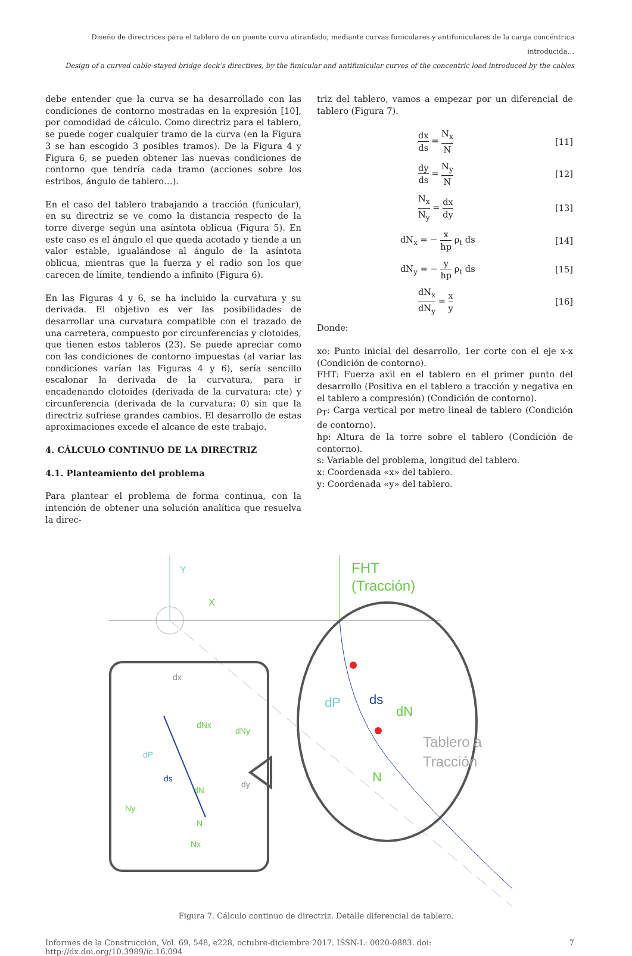Diseño de directrices para el tablero de un puente curvo atirantado, mediante curvas funiculares y antifuniculares de la carga concéntrica introducida…
Design of a curved cable-stayed bridge deck’s directives, by the funicular and antifunicular curves of the concentric load introduced by the cables
debe entender que la curva se ha desarrollado con las condiciones de contorno mostradas en la expresión [10], por comodidad de cálculo. Como directriz para el tablero, se puede coger cualquier tramo de la curva (en la Figura 3 se han escogido 3 posibles tramos). De la Figura 4 y Figura 6, se pueden obtener las nuevas condiciones de contorno que tendría cada tramo (acciones sobre los estribos, ángulo de tablero…).
En el caso del tablero trabajando a tracción (funicular), en su directriz se ve como la distancia respecto de la torre diverge según una asíntota oblicua (Figura 5). En este caso es el ángulo el que queda acotado y tiende a un valor estable, igualándose al ángulo de la asíntota oblicua, mientras que la fuerza y el radio son los que carecen de límite, tendiendo a infinito (Figura 6).
En las Figuras 4 y 6, se ha incluido la curvatura y su derivada. El objetivo es ver las posibilidades de desarrollar una curvatura compatible con el trazado de una carretera, compuesto por circunferencias y clotoides, que tienen estos tableros (23). Se puede apreciar como con las condiciones de contorno impuestas (al variar las condiciones varían las Figuras 4 y 6), sería sencillo escalonar la derivada de la curvatura, para ir encadenando clotoides (derivada de la curvatura: cte) y circunferencia (derivada de la curvatura: 0) sin que la directriz sufriese grandes cambios. El desarrollo de estas aproximaciones excede el alcance de este trabajo.
4. CÁLCULO CONTINUO DE LA DIRECTRIZ
4.1. Planteamiento del problema
Para plantear el problema de forma continua, con la intención de obtener una solución analítica que resuelva la direc-
triz del tablero, vamos a empezar por un diferencial de tablero (Figura 7).
dx ds = N<sub>x</sub> N [11]
dy ds = N<sub>y</sub> N [12]
N<sub>x</sub> N<sub>y</sub> = dx dy [13]
dN<sub>x</sub> = − x hp ρ<sub>t</sub> ds [14]
dN<sub>y</sub> = − y hp ρ<sub>t</sub> ds [15]
dN<sub>x</sub> dN<sub>y</sub> = x y [16]
Donde:
xo: Punto inicial del desarrollo, 1er corte con el eje x-x (Condición de contorno).
FHT: Fuerza axil en el tablero en el primer punto del desarrollo (Positiva en el tablero a tracción y negativa en el tablero a compresión) (Condición de contorno).
ρ<sub>T</sub>: Carga vertical por metro lineal de tablero (Condición de contorno).
hp: Altura de la torre sobre el tablero (Condición de contorno).
s: Variable del problema, longitud del tablero.
x: Coordenada «x» del tablero.
y: Coordenada «y» del tablero.
Y
X
FHT
(Tracción)
ds
dP
dN
N
Tablero a
Tracción
dx
dNx
dP
ds
dN
Ny
Nx
dy
dNy
N
Figura 7. Cálculo continuo de directriz. Detalle diferencial de tablero.
Informes de la Construcción, Vol. 69, 548, e228, octubre-diciembre 2017. ISSN-L: 0020-0883. doi: http://dx.doi.org/10.3989/ic.16.094 7